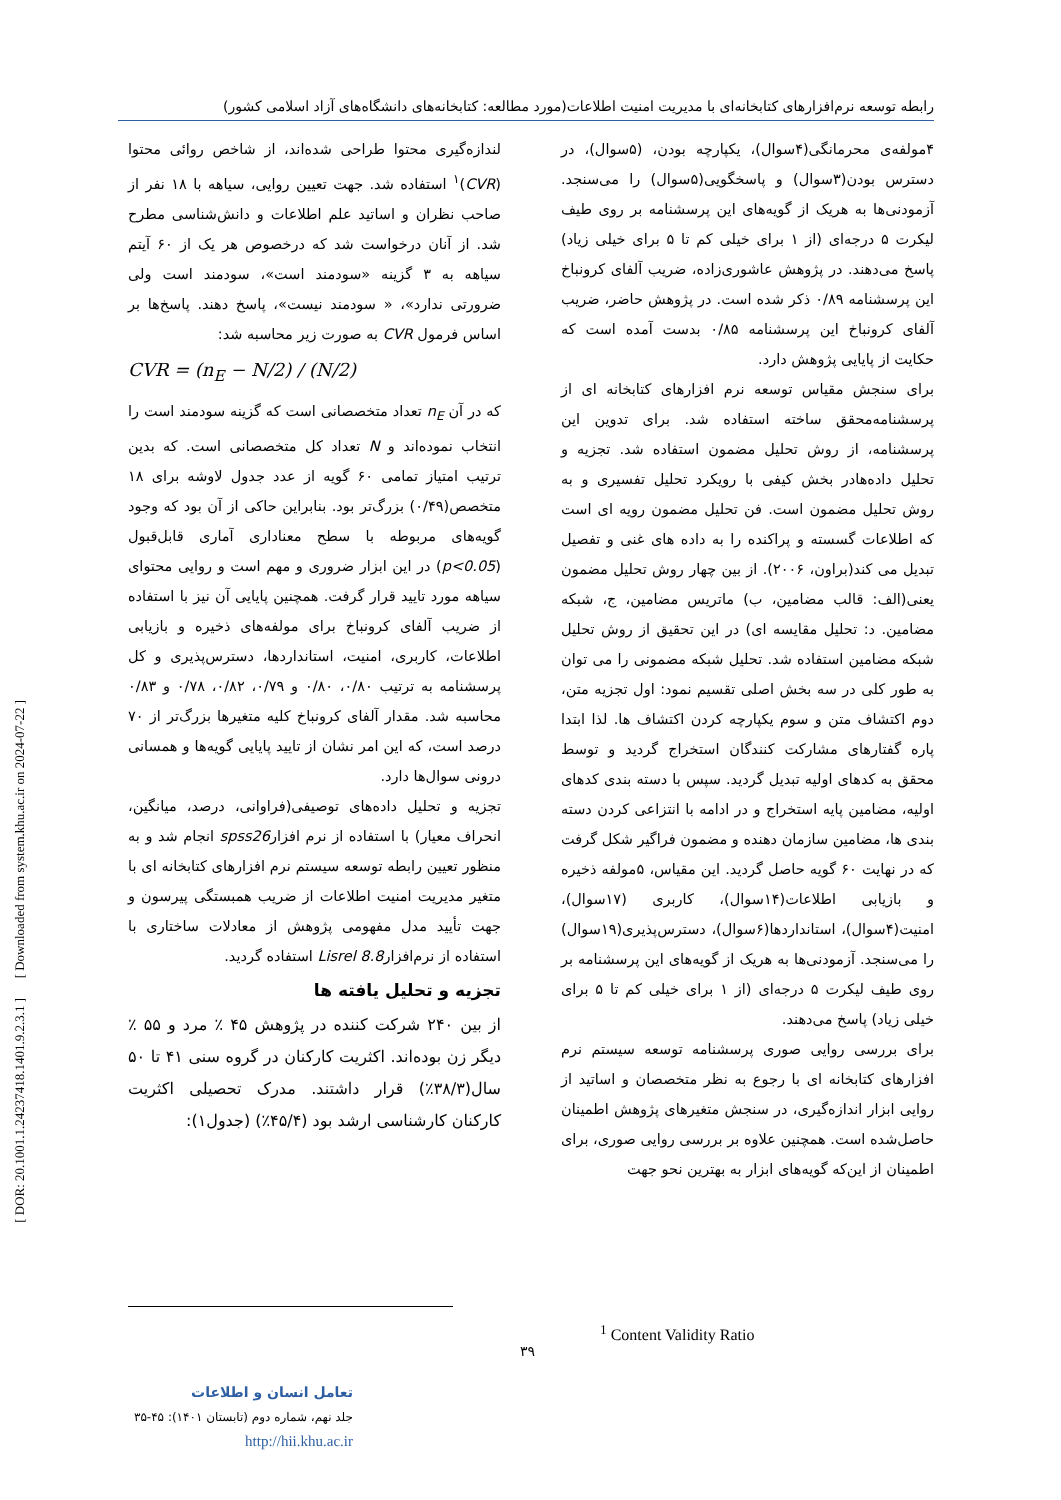رابطه توسعه نرم‌افزارهای کتابخانه‌ای با مدیریت امنیت اطلاعات(مورد مطالعه: کتابخانه‌های دانشگاه‌های آزاد اسلامی کشور)
۴مولفه‌ی محرمانگی(۴سوال)، یکپارچه بودن، (۵سوال)، در دسترس بودن(۳سوال) و پاسخگویی(۵سوال) را می‌سنجد. آزمودنی‌ها به هریک از گویه‌های این پرسشنامه بر روی طیف لیکرت ۵ درجه‌ای (از ۱ برای خیلی کم تا ۵ برای خیلی زیاد) پاسخ می‌دهند. در پژوهش عاشوری‌زاده، ضریب آلفای کرونباخ این پرسشنامه ۰/۸۹ ذکر شده است. در پژوهش حاضر، ضریب آلفای کرونباخ این پرسشنامه ۰/۸۵ بدست آمده است که حکایت از پایایی پژوهش دارد.
برای سنجش مقیاس توسعه نرم افزارهای کتابخانه ای از پرسشنامه‌محقق ساخته استفاده شد. برای تدوین این پرسشنامه، از روش تحلیل مضمون استفاده شد. تجزیه و تحلیل داده‌هادر بخش کیفی با رویکرد تحلیل تفسیری و به روش تحلیل مضمون است. فن تحلیل مضمون رویه ای است که اطلاعات گسسته و پراکنده را به داده های غنی و تفصیل تبدیل می کند(براون، ۲۰۰۶). از بین چهار روش تحلیل مضمون یعنی(الف: قالب مضامین، ب) ماتریس مضامین، ج، شبکه مضامین. د: تحلیل مقایسه ای) در این تحقیق از روش تحلیل شبکه مضامین استفاده شد. تحلیل شبکه مضمونی را می توان به طور کلی در سه بخش اصلی تقسیم نمود: اول تجزیه متن، دوم اکتشاف متن و سوم یکپارچه کردن اکتشاف ها. لذا ابتدا پاره گفتارهای مشارکت کنندگان استخراج گردید و توسط محقق به کدهای اولیه تبدیل گردید. سپس با دسته بندی کدهای اولیه، مضامین پایه استخراج و در ادامه با انتزاعی کردن دسته بندی ها، مضامین سازمان دهنده و مضمون فراگیر شکل گرفت که در نهایت ۶۰ گویه حاصل گردید. این مقیاس، ۵مولفه ذخیره و بازیابی اطلاعات(۱۴سوال)، کاربری (۱۷سوال)، امنیت(۴سوال)، استانداردها(۶سوال)، دسترس‌پذیری(۱۹سوال) را می‌سنجد. آزمودنی‌ها به هریک از گویه‌های این پرسشنامه بر روی طیف لیکرت ۵ درجه‌ای (از ۱ برای خیلی کم تا ۵ برای خیلی زیاد) پاسخ می‌دهند.
برای بررسی روایی صوری پرسشنامه توسعه سیستم نرم افزارهای کتابخانه ای با رجوع به نظر متخصصان و اساتید از روایی ابزار اندازه‌گیری، در سنجش متغیرهای پژوهش اطمینان حاصل‌شده است. همچنین علاوه بر بررسی روایی صوری، برای اطمینان از این‌که گویه‌های ابزار به بهترین نحو جهت
لندازه‌گیری محتوا طراحی شده‌اند، از شاخص روائی محتوا (CVR)<sup>۱</sup> استفاده شد. جهت تعیین روایی، سیاهه با ۱۸ نفر از صاحب نظران و اساتید علم اطلاعات و دانش‌شناسی مطرح شد. از آنان درخواست شد که درخصوص هر یک از ۶۰ آیتم سیاهه به ۳ گزینه «سودمند است»، سودمند است ولی ضرورتی ندارد»، « سودمند نیست»، پاسخ دهند. پاسخ‌ها بر اساس فرمول CVR به صورت زیر محاسبه شد:
CVR = (n<sub>E</sub> − N/2) / (N/2)
که در آن n<sub>E</sub> تعداد متخصصانی است که گزینه سودمند است را انتخاب نموده‌اند و N تعداد کل متخصصانی است. که بدین ترتیب امتیاز تمامی ۶۰ گویه از عدد جدول لاوشه برای ۱۸ متخصص(۰/۴۹) بزرگ‌تر بود. بنابراین حاکی از آن بود که وجود گویه‌های مربوطه با سطح معناداری آماری قابل‌قبول (p<0.05) در این ابزار ضروری و مهم است و روایی محتوای سیاهه مورد تایید قرار گرفت. همچنین پایایی آن نیز با استفاده از ضریب آلفای کرونباخ برای مولفه‌های ذخیره و بازیابی اطلاعات، کاربری، امنیت، استانداردها، دسترس‌پذیری و کل پرسشنامه به ترتیب ۰/۸۰، ۰/۸۰ و ۰/۷۹، ۰/۸۲، ۰/۷۸ و ۰/۸۳ محاسبه شد. مقدار آلفای کرونباخ کلیه متغیرها بزرگ‌تر از ۷۰ درصد است، که این امر نشان از تایید پایایی گویه‌ها و همسانی درونی سوال‌ها دارد.
تجزیه و تحلیل داده‌های توصیفی(فراوانی، درصد، میانگین، انحراف معیار) با استفاده از نرم افزارspss26 انجام شد و به منظور تعیین رابطه توسعه سیستم نرم افزارهای کتابخانه ای با متغیر مدیریت امنیت اطلاعات از ضریب همبستگی پیرسون و جهت تأیید مدل مفهومی پژوهش از معادلات ساختاری با استفاده از نرم‌افزارLisrel 8.8 استفاده گردید.
تجزیه و تحلیل یافته ها
از بین ۲۴۰ شرکت کننده در پژوهش ۴۵ ٪ مرد و ۵۵ ٪ دیگر زن بوده‌اند. اکثریت کارکنان در گروه سنی ۴۱ تا ۵۰ سال(۳۸/۳٪) قرار داشتند. مدرک تحصیلی اکثریت کارکنان کارشناسی ارشد بود (۴۵/۴٪) (جدول۱):
<sup>1</sup> Content Validity Ratio
۳۹
تعامل انسان و اطلاعات
جلد نهم، شماره دوم (تابستان ۱۴۰۱): ۴۵-۳۵
http://hii.khu.ac.ir
[ DOR: 20.1001.1.24237418.1401.9.2.3.1 ] [ Downloaded from system.khu.ac.ir on 2024-07-22 ]